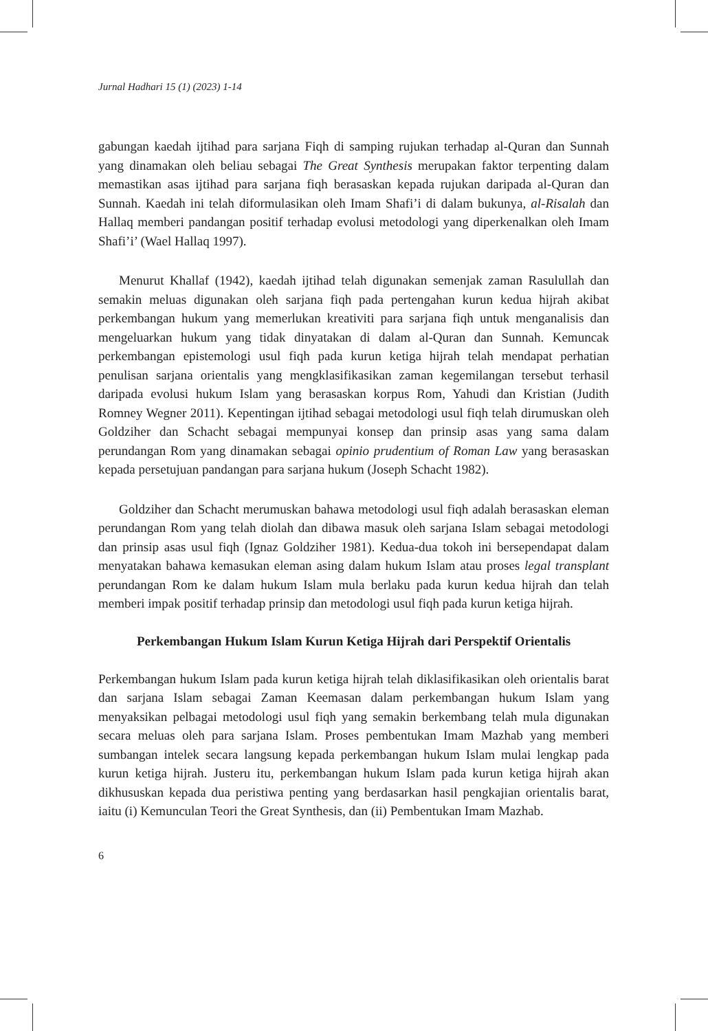Jurnal Hadhari 15 (1) (2023) 1-14
gabungan kaedah ijtihad para sarjana Fiqh di samping rujukan terhadap al-Quran dan Sunnah yang dinamakan oleh beliau sebagai The Great Synthesis merupakan faktor terpenting dalam memastikan asas ijtihad para sarjana fiqh berasaskan kepada rujukan daripada al-Quran dan Sunnah. Kaedah ini telah diformulasikan oleh Imam Shafi’i di dalam bukunya, al-Risalah dan Hallaq memberi pandangan positif terhadap evolusi metodologi yang diperkenalkan oleh Imam Shafi’i’ (Wael Hallaq 1997).
Menurut Khallaf (1942), kaedah ijtihad telah digunakan semenjak zaman Rasulullah dan semakin meluas digunakan oleh sarjana fiqh pada pertengahan kurun kedua hijrah akibat perkembangan hukum yang memerlukan kreativiti para sarjana fiqh untuk menganalisis dan mengeluarkan hukum yang tidak dinyatakan di dalam al-Quran dan Sunnah. Kemuncak perkembangan epistemologi usul fiqh pada kurun ketiga hijrah telah mendapat perhatian penulisan sarjana orientalis yang mengklasifikasikan zaman kegemilangan tersebut terhasil daripada evolusi hukum Islam yang berasaskan korpus Rom, Yahudi dan Kristian (Judith Romney Wegner 2011). Kepentingan ijtihad sebagai metodologi usul fiqh telah dirumuskan oleh Goldziher dan Schacht sebagai mempunyai konsep dan prinsip asas yang sama dalam perundangan Rom yang dinamakan sebagai opinio prudentium of Roman Law yang berasaskan kepada persetujuan pandangan para sarjana hukum (Joseph Schacht 1982).
Goldziher dan Schacht merumuskan bahawa metodologi usul fiqh adalah berasaskan eleman perundangan Rom yang telah diolah dan dibawa masuk oleh sarjana Islam sebagai metodologi dan prinsip asas usul fiqh (Ignaz Goldziher 1981). Kedua-dua tokoh ini bersependapat dalam menyatakan bahawa kemasukan eleman asing dalam hukum Islam atau proses legal transplant perundangan Rom ke dalam hukum Islam mula berlaku pada kurun kedua hijrah dan telah memberi impak positif terhadap prinsip dan metodologi usul fiqh pada kurun ketiga hijrah.
Perkembangan Hukum Islam Kurun Ketiga Hijrah dari Perspektif Orientalis
Perkembangan hukum Islam pada kurun ketiga hijrah telah diklasifikasikan oleh orientalis barat dan sarjana Islam sebagai Zaman Keemasan dalam perkembangan hukum Islam yang menyaksikan pelbagai metodologi usul fiqh yang semakin berkembang telah mula digunakan secara meluas oleh para sarjana Islam. Proses pembentukan Imam Mazhab yang memberi sumbangan intelek secara langsung kepada perkembangan hukum Islam mulai lengkap pada kurun ketiga hijrah. Justeru itu, perkembangan hukum Islam pada kurun ketiga hijrah akan dikhususkan kepada dua peristiwa penting yang berdasarkan hasil pengkajian orientalis barat, iaitu (i) Kemunculan Teori the Great Synthesis, dan (ii) Pembentukan Imam Mazhab.
6